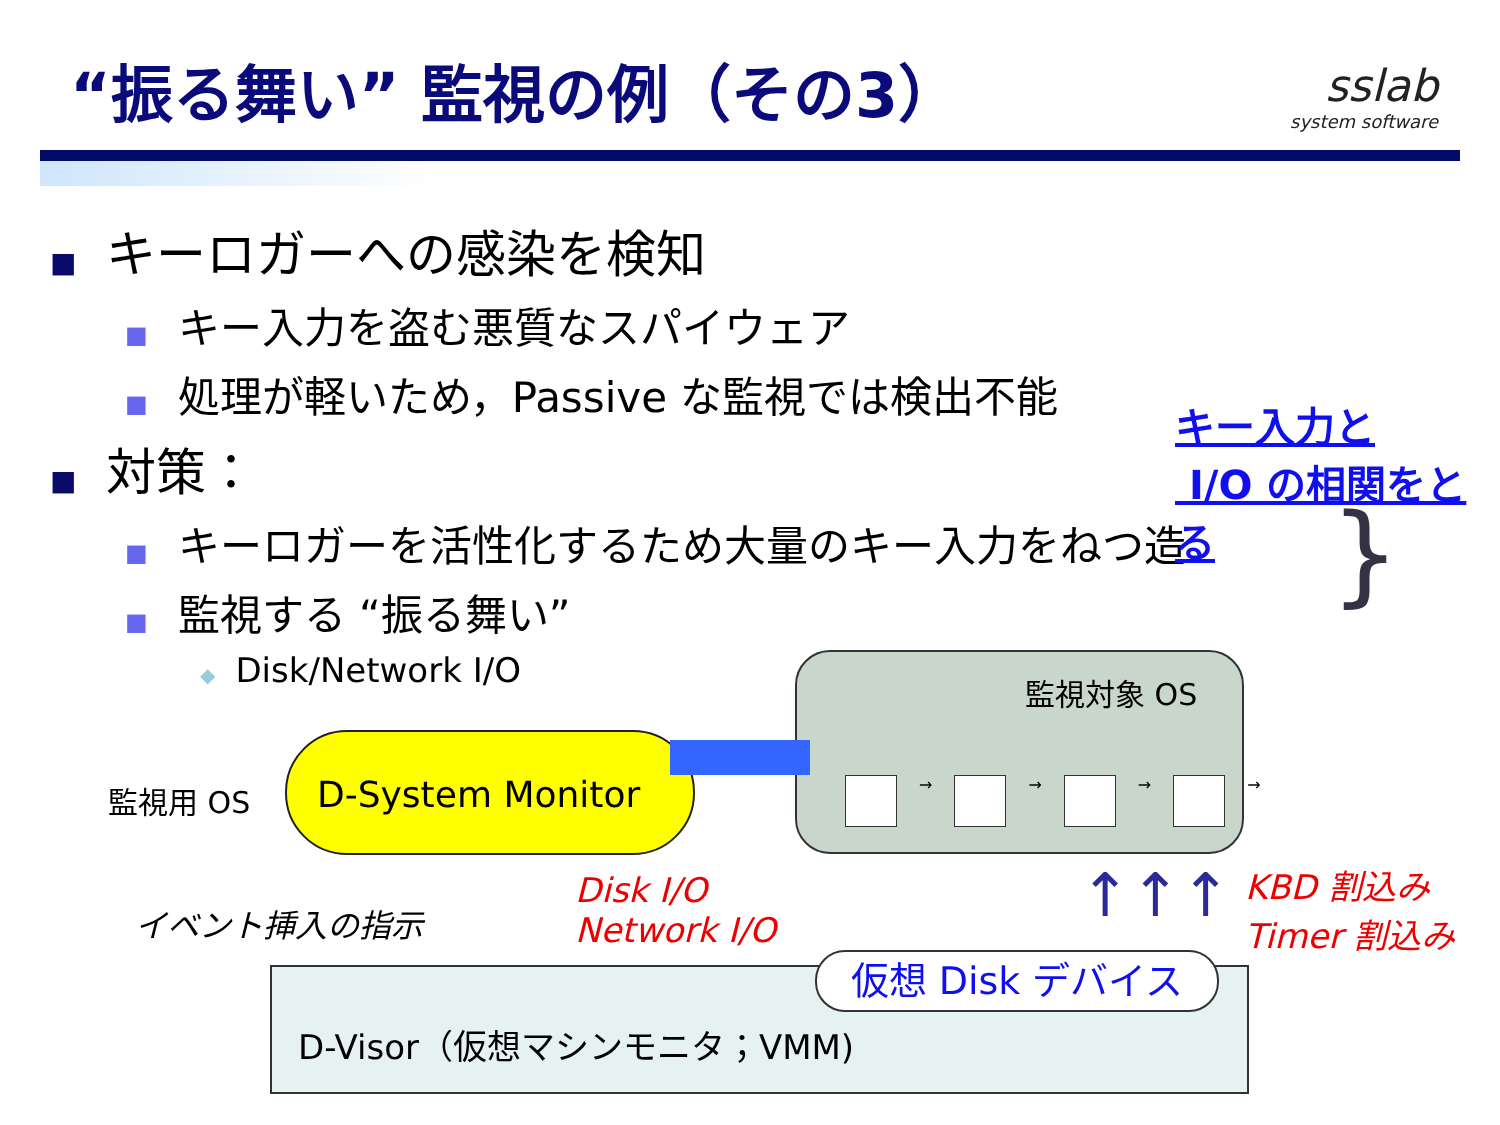“振る舞い” 監視の例（その3）
sslab
system software
■ キーロガーへの感染を検知
■ キー入力を盗む悪質なスパイウェア
■ 処理が軽いため，Passive な監視では検出不能
■ 対策：
■ キーロガーを活性化するため大量のキー入力をねつ造
■ 監視する “振る舞い”
◆ Disk/Network I/O
キー入力と
I/O の相関をとる
}
監視対象 OS
→
→
→
→
監視用 OS
D-System Monitor
イベント挿入の指示
Disk I/O
Network I/O
KBD 割込み
Timer 割込み
↑↑↑
仮想 Disk デバイス
D-Visor（仮想マシンモニタ；VMM)